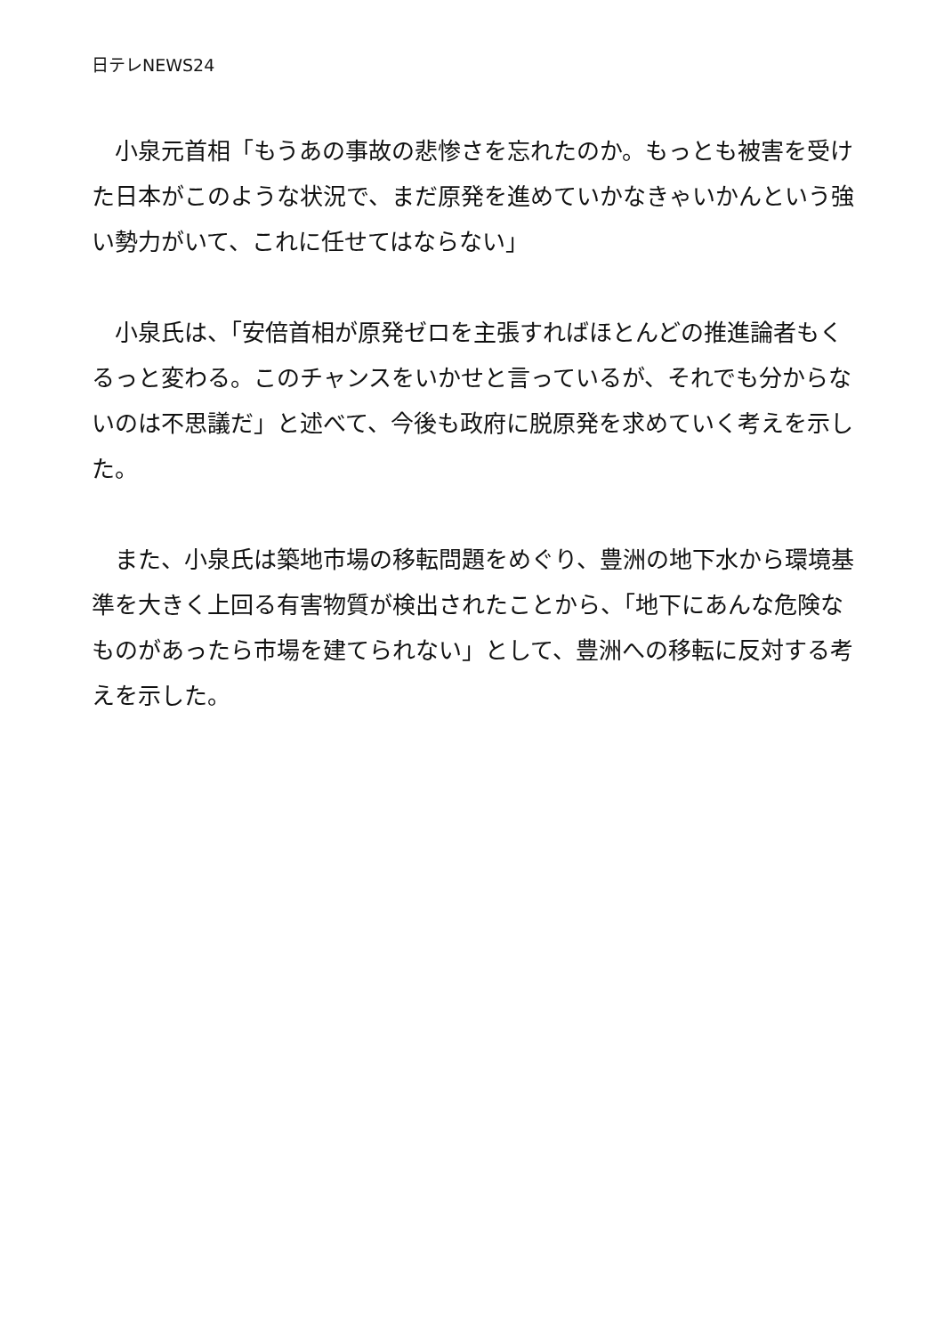日テレNEWS24
　小泉元首相「もうあの事故の悲惨さを忘れたのか。もっとも被害を受けた日本がこのような状況で、まだ原発を進めていかなきゃいかんという強い勢力がいて、これに任せてはならない」
　小泉氏は、「安倍首相が原発ゼロを主張すればほとんどの推進論者もくるっと変わる。このチャンスをいかせと言っているが、それでも分からないのは不思議だ」と述べて、今後も政府に脱原発を求めていく考えを示した。
　また、小泉氏は築地市場の移転問題をめぐり、豊洲の地下水から環境基準を大きく上回る有害物質が検出されたことから、「地下にあんな危険なものがあったら市場を建てられない」として、豊洲への移転に反対する考えを示した。